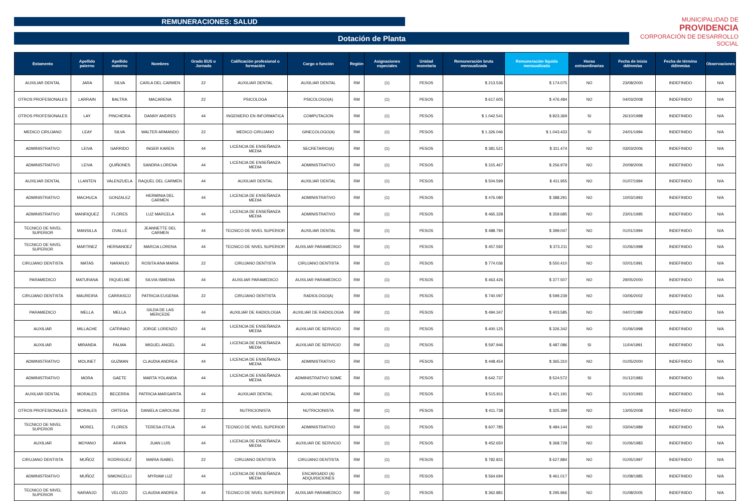REMUNERACIONES: SALUD
Dotación de Planta
MUNICIPALIDAD DE
PROVIDENCIA
CORPORACIÓN DE DESARROLLO SOCIAL
| Estamento | Apellido paterno | Apellido materno | Nombres | Grado EUS o Jornada | Calificación profesional o formación | Cargo o función | Región | Asignaciones especiales | Unidad monetaria | Remuneración bruta mensualizada | Remuneración liquida mensualizada | Horas extraordinarias | Fecha de inicio dd/mm/aa | Fecha de término dd/mm/aa | Observaciones |
| --- | --- | --- | --- | --- | --- | --- | --- | --- | --- | --- | --- | --- | --- | --- | --- |
| AUXILIAR DENTAL | JARA | SILVA | CARLA DEL CARMEN | 22 | AUXILIAR DENTAL | AUXILIAR DENTAL | RM | (1) | PESOS | $ 213.536 | $ 174.075 | NO | 23/08/2000 | INDEFINIDO | N/A |
| OTROS PROFESIONALES | LARRAIN | BALTRA | MACARENA | 22 | PSICOLOGA | PSICOLOGO(A) | RM | (1) | PESOS | $ 617.605 | $ 476.484 | NO | 04/03/2008 | INDEFINIDO | N/A |
| OTROS PROFESIONALES | LAY | PINCHEIRA | DANNY ANDRES | 44 | INGENIERO EN INFORMATICA | COMPUTACION | RM | (1) | PESOS | $ 1.042.541 | $ 823.369 | SI | 26/10/1998 | INDEFINIDO | N/A |
| MEDICO CIRUJANO | LEAY | SILVA | WALTER ARMANDO | 22 | MEDICO CIRUJANO | GINECOLOGO(A) | RM | (1) | PESOS | $ 1.326.046 | $ 1.043.433 | SI | 24/01/1994 | INDEFINIDO | N/A |
| ADMINISTRATIVO | LEIVA | GARRIDO | INGER KAREN | 44 | LICENCIA DE ENSEÑANZA MEDIA | SECRETARIO(A) | RM | (1) | PESOS | $ 381.521 | $ 311.474 | NO | 03/03/2006 | INDEFINIDO | N/A |
| ADMINISTRATIVO | LEIVA | QUIÑONES | SANDRA LORENA | 44 | LICENCIA DE ENSEÑANZA MEDIA | ADMINISTRATIVO | RM | (1) | PESOS | $ 315.467 | $ 256.979 | NO | 20/09/2006 | INDEFINIDO | N/A |
| AUXILIAR DENTAL | LLANTEN | VALENZUELA | RAQUEL DEL CARMEN | 44 | AUXILIAR DENTAL | AUXILIAR DENTAL | RM | (1) | PESOS | $ 504.599 | $ 411.955 | NO | 01/07/1994 | INDEFINIDO | N/A |
| ADMINISTRATIVO | MACHUCA | GONZALEZ | HERMINIA DEL CARMEN | 44 | LICENCIA DE ENSEÑANZA MEDIA | ADMINISTRATIVO | RM | (1) | PESOS | $ 476.080 | $ 388.291 | NO | 10/03/1993 | INDEFINIDO | N/A |
| ADMINISTRATIVO | MANRIQUEZ | FLORES | LUZ MARCELA | 44 | LICENCIA DE ENSEÑANZA MEDIA | ADMINISTRATIVO | RM | (1) | PESOS | $ 465.328 | $ 359.685 | NO | 23/01/1995 | INDEFINIDO | N/A |
| TECNICO DE NIVEL SUPERIOR | MANSILLA | OVALLE | JEANNETTE DEL CARMEN | 44 | TECNICO DE NIVEL SUPERIOR | AUXILIAR DENTAL | RM | (1) | PESOS | $ 488.790 | $ 399.047 | NO | 01/01/1994 | INDEFINIDO | N/A |
| TECNICO DE NIVEL SUPERIOR | MARTINEZ | HERNANDEZ | MARCIA LORENA | 44 | TECNICO DE NIVEL SUPERIOR | AUXILIAR PARAMEDICO | RM | (1) | PESOS | $ 457.592 | $ 373.211 | NO | 01/06/1998 | INDEFINIDO | N/A |
| CIRUJANO DENTISTA | MATAS | NARANJO | ROSITA ANA MARIA | 22 | CIRUJANO DENTISTA | CIRUJANO DENTISTA | RM | (1) | PESOS | $ 774.036 | $ 550.410 | NO | 02/01/1991 | INDEFINIDO | N/A |
| PARAMEDICO | MATURANA | RIQUELME | SILVIA ISMENIA | 44 | AUXILIAR PARAMEDICO | AUXILIAR PARAMEDICO | RM | (1) | PESOS | $ 463.426 | $ 377.507 | NO | 29/05/2000 | INDEFINIDO | N/A |
| CIRUJANO DENTISTA | MAUREIRA | CARRASCO | PATRICIA EUGENIA | 22 | CIRUJANO DENTISTA | RADIOLOGO(A) | RM | (1) | PESOS | $ 740.097 | $ 599.239 | NO | 03/06/2002 | INDEFINIDO | N/A |
| PARAMEDICO | MELLA | MELLA | GILDA DE LAS MERCEDE | 44 | AUXILIAR DE RADIOLOGIA | AUXILIAR DE RADIOLOGIA | RM | (1) | PESOS | $ 494.347 | $ 403.585 | NO | 04/07/1989 | INDEFINIDO | N/A |
| AUXILIAR | MILLACHE | CATRINAO | JORGE LORENZO | 44 | LICENCIA DE ENSEÑANZA MEDIA | AUXILIAR DE SERVICIO | RM | (1) | PESOS | $ 400.125 | $ 326.342 | NO | 01/06/1998 | INDEFINIDO | N/A |
| AUXILIAR | MIRANDA | PALMA | MIGUEL ANGEL | 44 | LICENCIA DE ENSEÑANZA MEDIA | AUXILIAR DE SERVICIO | RM | (1) | PESOS | $ 597.946 | $ 487.086 | SI | 11/04/1991 | INDEFINIDO | N/A |
| ADMINISTRATIVO | MOLINET | GUZMAN | CLAUDIA ANDREA | 44 | LICENCIA DE ENSEÑANZA MEDIA | ADMINISTRATIVO | RM | (1) | PESOS | $ 448.454 | $ 365.310 | NO | 01/05/2000 | INDEFINIDO | N/A |
| ADMINISTRATIVO | MORA | GAETE | MARTA YOLANDA | 44 | LICENCIA DE ENSEÑANZA MEDIA | ADMINISTRATIVO SOME | RM | (1) | PESOS | $ 642.737 | $ 524.572 | SI | 01/12/1983 | INDEFINIDO | N/A |
| AUXILIAR DENTAL | MORALES | BECERRA | PATRICIA MARGARITA | 44 | AUXILIAR DENTAL | AUXILIAR DENTAL | RM | (1) | PESOS | $ 515.911 | $ 421.191 | NO | 01/10/1993 | INDEFINIDO | N/A |
| OTROS PROFESIONALES | MORALES | ORTEGA | DANIELA CAROLINA | 22 | NUTRICIONISTA | NUTRICIONISTA | RM | (1) | PESOS | $ 411.738 | $ 325.399 | NO | 13/05/2008 | INDEFINIDO | N/A |
| TECNICO DE NIVEL SUPERIOR | MOREL | FLORES | TERESA OTILIA | 44 | TECNICO DE NIVEL SUPERIOR | ADMINISTRATIVO | RM | (1) | PESOS | $ 607.785 | $ 484.144 | NO | 03/04/1989 | INDEFINIDO | N/A |
| AUXILIAR | MOYANO | ARAYA | JUAN LUIS | 44 | LICENCIA DE ENSEÑANZA MEDIA | AUXILIAR DE SERVICIO | RM | (1) | PESOS | $ 452.650 | $ 368.728 | NO | 01/06/1983 | INDEFINIDO | N/A |
| CIRUJANO DENTISTA | MUÑOZ | RODRIGUEZ | MARIA ISABEL | 22 | CIRUJANO DENTISTA | CIRUJANO DENTISTA | RM | (1) | PESOS | $ 782.831 | $ 627.884 | NO | 01/05/1997 | INDEFINIDO | N/A |
| ADMINISTRATIVO | MUÑOZ | SIMONCELLI | MYRIAM LUZ | 44 | LICENCIA DE ENSEÑANZA MEDIA | ENCARGADO (A) ADQUISICIONES | RM | (1) | PESOS | $ 564.694 | $ 461.017 | NO | 01/08/1985 | INDEFINIDO | N/A |
| TECNICO DE NIVEL SUPERIOR | NARANJO | VELOZO | CLAUDIA ANDREA | 44 | TECNICO DE NIVEL SUPERIOR | AUXILIAR PARAMEDICO | RM | (1) | PESOS | $ 362.881 | $ 295.966 | NO | 01/08/2005 | INDEFINIDO | N/A |